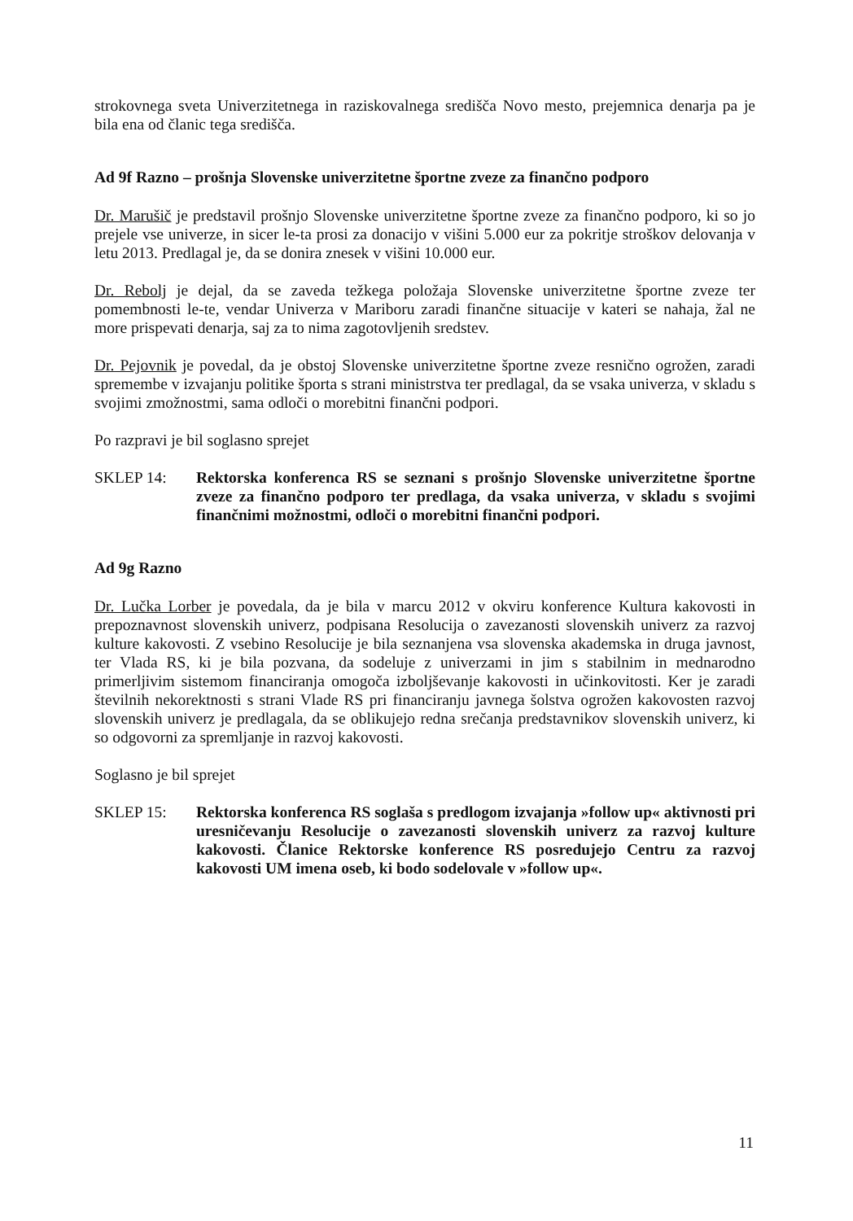strokovnega sveta Univerzitetnega in raziskovalnega središča Novo mesto, prejemnica denarja pa je bila ena od članic tega središča.
Ad 9f Razno – prošnja Slovenske univerzitetne športne zveze za finančno podporo
Dr. Marušič je predstavil prošnjo Slovenske univerzitetne športne zveze za finančno podporo, ki so jo prejele vse univerze, in sicer le-ta prosi za donacijo v višini 5.000 eur za pokritje stroškov delovanja v letu 2013. Predlagal je, da se donira znesek v višini 10.000 eur.
Dr. Rebolj je dejal, da se zaveda težkega položaja Slovenske univerzitetne športne zveze ter pomembnosti le-te, vendar Univerza v Mariboru zaradi finančne situacije v kateri se nahaja, žal ne more prispevati denarja, saj za to nima zagotovljenih sredstev.
Dr. Pejovnik je povedal, da je obstoj Slovenske univerzitetne športne zveze resnično ogrožen, zaradi spremembe v izvajanju politike športa s strani ministrstva ter predlagal, da se vsaka univerza, v skladu s svojimi zmožnostmi, sama odloči o morebitni finančni podpori.
Po razpravi je bil soglasno sprejet
SKLEP 14: Rektorska konferenca RS se seznani s prošnjo Slovenske univerzitetne športne zveze za finančno podporo ter predlaga, da vsaka univerza, v skladu s svojimi finančnimi možnostmi, odloči o morebitni finančni podpori.
Ad 9g Razno
Dr. Lučka Lorber je povedala, da je bila v marcu 2012 v okviru konference Kultura kakovosti in prepoznavnost slovenskih univerz, podpisana Resolucija o zavezanosti slovenskih univerz za razvoj kulture kakovosti. Z vsebino Resolucije je bila seznanjena vsa slovenska akademska in druga javnost, ter Vlada RS, ki je bila pozvana, da sodeluje z univerzami in jim s stabilnim in mednarodno primerljivim sistemom financiranja omogoča izboljševanje kakovosti in učinkovitosti. Ker je zaradi številnih nekorektnosti s strani Vlade RS pri financiranju javnega šolstva ogrožen kakovosten razvoj slovenskih univerz je predlagala, da se oblikujejo redna srečanja predstavnikov slovenskih univerz, ki so odgovorni za spremljanje in razvoj kakovosti.
Soglasno je bil sprejet
SKLEP 15: Rektorska konferenca RS soglaša s predlogom izvajanja »follow up« aktivnosti pri uresničevanju Resolucije o zavezanosti slovenskih univerz za razvoj kulture kakovosti. Članice Rektorske konference RS posredujejo Centru za razvoj kakovosti UM imena oseb, ki bodo sodelovale v »follow up«.
11